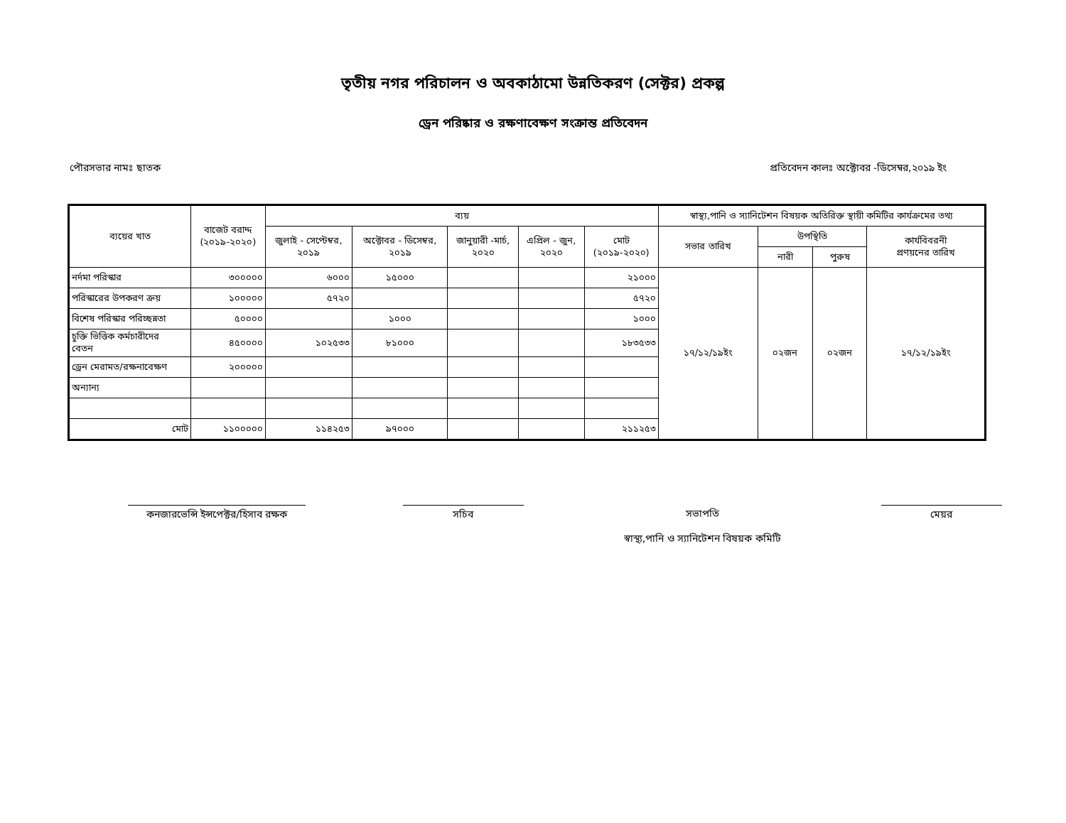তৃতীয় নগর পরিচালন ও অবকাঠামো উন্নতিকরণ (সেক্টর) প্রকল্প
ড্রেন পরিষ্কার ও রক্ষণাবেক্ষণ সংক্রান্ত প্রতিবেদন
পৌরসভার নামঃ ছাতক প্রতিবেদন কালঃ অক্টোবর -ডিসেম্বর,২০১৯ ইং
| ব্যয়ের খাত | বাজেট বরাদ্দ (২০১৯-২০২০) | ব্যয় | | | | | স্বাস্থ্য,পানি ও স্যানিটেশন বিষয়ক অতিরিক্ত স্থায়ী কমিটির কার্যক্রমের তথ্য | | | |
| --- | --- | --- | --- | --- | --- | --- | --- | --- | --- | --- |
| | | জুলাই - সেপ্টেম্বর, ২০১৯ | অক্টোবর - ডিসেম্বর, ২০১৯ | জানুয়ারী -মার্চ, ২০২০ | এপ্রিল - জুন, ২০২০ | মোট (২০১৯-২০২০) | সভার তারিখ | উপস্থিতি | | কার্যবিবরনী প্রণয়নের তারিখ |
| | | | | | | | | নারী | পুরুষ | |
| নর্দমা পরিস্কার | ৩০০০০০ | ৬০০০ | ১৫০০০ | | | ২১০০০ | ১৭/১২/১৯ইং | ০২জন | ০২জন | ১৭/১২/১৯ইং |
| পরিস্কারের উপকরণ ক্রয় | ১০০০০০ | ৫৭২০ | | | | ৫৭২০ | | | | |
| বিশেষ পরিস্কার পরিচ্ছন্নতা | ৫০০০০ | | ১০০০ | | | ১০০০ | | | | |
| চুক্তি ভিত্তিক কর্মচারীদের বেতন | ৪৫০০০০ | ১০২৫৩৩ | ৮১০০০ | | | ১৮৩৫৩৩ | | | | |
| ড্রেন মেরামত/রক্ষনাবেক্ষণ | ২০০০০০ | | | | | | | | | |
| অন্যান্য | | | | | | | | | | |
| মোট | ১১০০০০০ | ১১৪২৫৩ | ৯৭০০০ | | | ২১১২৫৩ | | | | |
কনজারভেন্সি ইন্সপেক্টর/হিসাব রক্ষক
সচিব সভাপতি
স্বাস্থ্য,পানি ও স্যানিটেশন বিষয়ক কমিটি
মেয়র